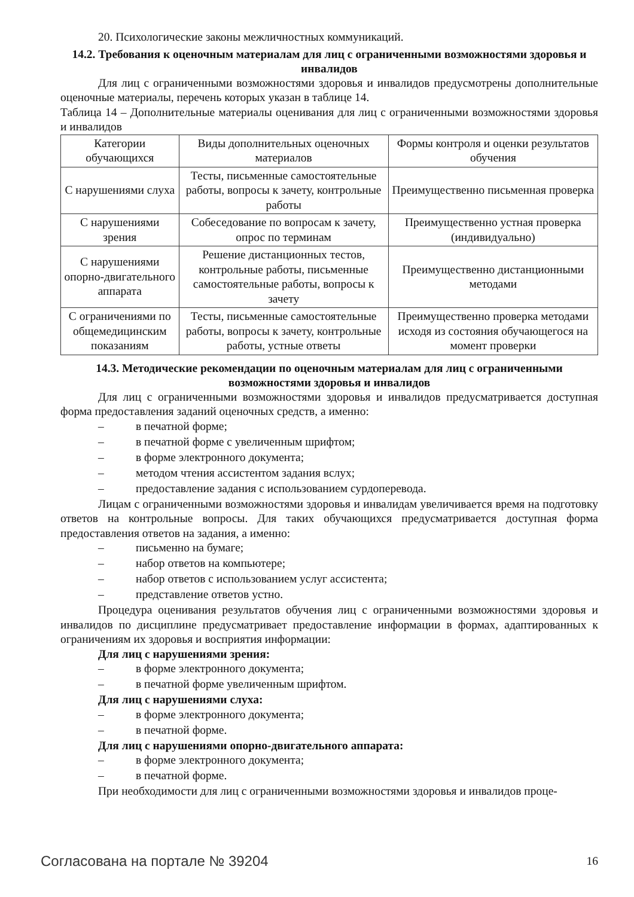20. Психологические законы межличностных коммуникаций.
14.2. Требования к оценочным материалам для лиц с ограниченными возможностями здоровья и инвалидов
Для лиц с ограниченными возможностями здоровья и инвалидов предусмотрены дополнительные оценочные материалы, перечень которых указан в таблице 14.
Таблица 14 – Дополнительные материалы оценивания для лиц с ограниченными возможностями здоровья и инвалидов
| Категории обучающихся | Виды дополнительных оценочных материалов | Формы контроля и оценки результатов обучения |
| --- | --- | --- |
| С нарушениями слуха | Тесты, письменные самостоятельные работы, вопросы к зачету, контрольные работы | Преимущественно письменная проверка |
| С нарушениями зрения | Собеседование по вопросам к зачету, опрос по терминам | Преимущественно устная проверка (индивидуально) |
| С нарушениями опорно-двигательного аппарата | Решение дистанционных тестов, контрольные работы, письменные самостоятельные работы, вопросы к зачету | Преимущественно дистанционными методами |
| С ограничениями по общемедицинским показаниям | Тесты, письменные самостоятельные работы, вопросы к зачету, контрольные работы, устные ответы | Преимущественно проверка методами исходя из состояния обучающегося на момент проверки |
14.3. Методические рекомендации по оценочным материалам для лиц с ограниченными возможностями здоровья и инвалидов
Для лиц с ограниченными возможностями здоровья и инвалидов предусматривается доступная форма предоставления заданий оценочных средств, а именно:
– в печатной форме;
– в печатной форме с увеличенным шрифтом;
– в форме электронного документа;
– методом чтения ассистентом задания вслух;
– предоставление задания с использованием сурдоперевода.
Лицам с ограниченными возможностями здоровья и инвалидам увеличивается время на подготовку ответов на контрольные вопросы. Для таких обучающихся предусматривается доступная форма предоставления ответов на задания, а именно:
– письменно на бумаге;
– набор ответов на компьютере;
– набор ответов с использованием услуг ассистента;
– представление ответов устно.
Процедура оценивания результатов обучения лиц с ограниченными возможностями здоровья и инвалидов по дисциплине предусматривает предоставление информации в формах, адаптированных к ограничениям их здоровья и восприятия информации:
Для лиц с нарушениями зрения:
– в форме электронного документа;
– в печатной форме увеличенным шрифтом.
Для лиц с нарушениями слуха:
– в форме электронного документа;
– в печатной форме.
Для лиц с нарушениями опорно-двигательного аппарата:
– в форме электронного документа;
– в печатной форме.
При необходимости для лиц с ограниченными возможностями здоровья и инвалидов проце-
Согласована на портале № 39204 16